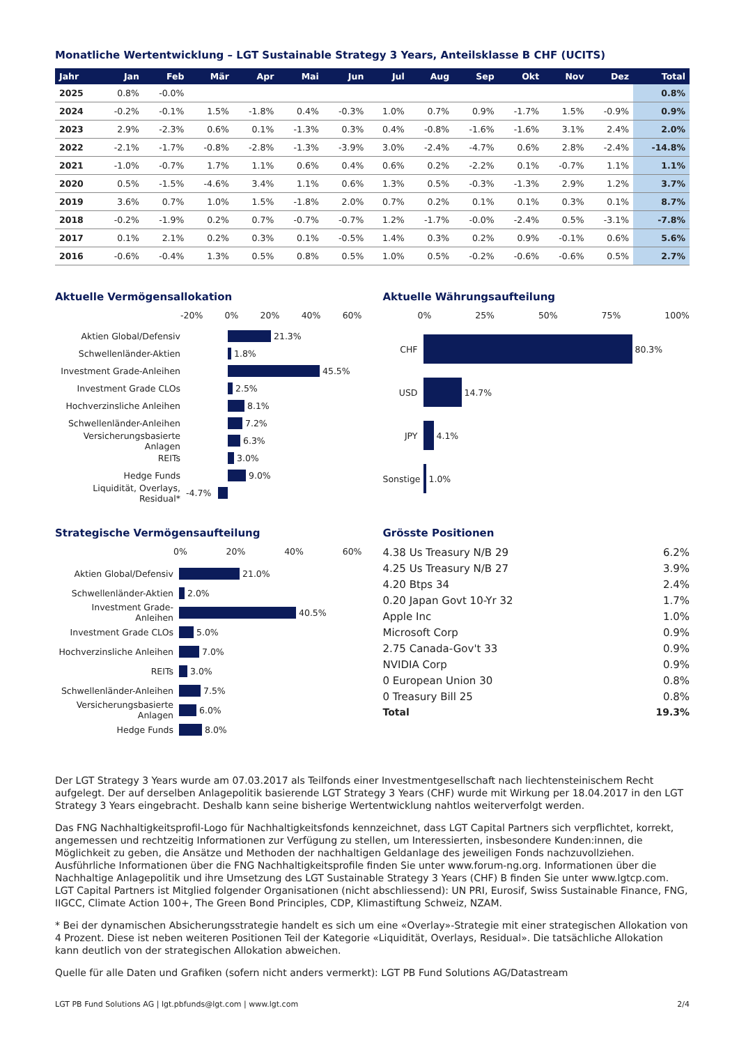Monatliche Wertentwicklung – LGT Sustainable Strategy 3 Years, Anteilsklasse B CHF (UCITS)
| Jahr | Jan | Feb | Mär | Apr | Mai | Jun | Jul | Aug | Sep | Okt | Nov | Dez | Total |
| --- | --- | --- | --- | --- | --- | --- | --- | --- | --- | --- | --- | --- | --- |
| 2025 | 0.8% | -0.0% | | | | | | | | | | | 0.8% |
| 2024 | -0.2% | -0.1% | 1.5% | -1.8% | 0.4% | -0.3% | 1.0% | 0.7% | 0.9% | -1.7% | 1.5% | -0.9% | 0.9% |
| 2023 | 2.9% | -2.3% | 0.6% | 0.1% | -1.3% | 0.3% | 0.4% | -0.8% | -1.6% | -1.6% | 3.1% | 2.4% | 2.0% |
| 2022 | -2.1% | -1.7% | -0.8% | -2.8% | -1.3% | -3.9% | 3.0% | -2.4% | -4.7% | 0.6% | 2.8% | -2.4% | -14.8% |
| 2021 | -1.0% | -0.7% | 1.7% | 1.1% | 0.6% | 0.4% | 0.6% | 0.2% | -2.2% | 0.1% | -0.7% | 1.1% | 1.1% |
| 2020 | 0.5% | -1.5% | -4.6% | 3.4% | 1.1% | 0.6% | 1.3% | 0.5% | -0.3% | -1.3% | 2.9% | 1.2% | 3.7% |
| 2019 | 3.6% | 0.7% | 1.0% | 1.5% | -1.8% | 2.0% | 0.7% | 0.2% | 0.1% | 0.1% | 0.3% | 0.1% | 8.7% |
| 2018 | -0.2% | -1.9% | 0.2% | 0.7% | -0.7% | -0.7% | 1.2% | -1.7% | -0.0% | -2.4% | 0.5% | -3.1% | -7.8% |
| 2017 | 0.1% | 2.1% | 0.2% | 0.3% | 0.1% | -0.5% | 1.4% | 0.3% | 0.2% | 0.9% | -0.1% | 0.6% | 5.6% |
| 2016 | -0.6% | -0.4% | 1.3% | 0.5% | 0.8% | 0.5% | 1.0% | 0.5% | -0.2% | -0.6% | -0.6% | 0.5% | 2.7% |
Aktuelle Vermögensallokation
-20% 0% 20% 40% 60%
Aktien Global/Defensiv 21.3%
Schwellenländer-Aktien 1.8%
Investment Grade-Anleihen 45.5%
Investment Grade CLOs 2.5%
Hochverzinsliche Anleihen 8.1%
Schwellenländer-Anleihen 7.2%
Versicherungsbasierte Anlagen 6.3%
REITs 3.0%
Hedge Funds 9.0%
Liquidität, Overlays, Residual* -4.7%
Aktuelle Währungsaufteilung
0% 25% 50% 75% 100%
CHF 80.3%
USD 14.7%
JPY 4.1%
Sonstige 1.0%
Strategische Vermögensaufteilung
0% 20% 40% 60%
Aktien Global/Defensiv 21.0%
Schwellenländer-Aktien 2.0%
Investment Grade-Anleihen 40.5%
Investment Grade CLOs 5.0%
Hochverzinsliche Anleihen 7.0%
REITs 3.0%
Schwellenländer-Anleihen 7.5%
Versicherungsbasierte Anlagen 6.0%
Hedge Funds 8.0%
Grösste Positionen
4.38 Us Treasury N/B 29 6.2%
4.25 Us Treasury N/B 27 3.9%
4.20 Btps 34 2.4%
0.20 Japan Govt 10-Yr 32 1.7%
Apple Inc 1.0%
Microsoft Corp 0.9%
2.75 Canada-Gov't 33 0.9%
NVIDIA Corp 0.9%
0 European Union 30 0.8%
0 Treasury Bill 25 0.8%
Total 19.3%
Der LGT Strategy 3 Years wurde am 07.03.2017 als Teilfonds einer Investmentgesellschaft nach liechtensteinischem Recht aufgelegt. Der auf derselben Anlagepolitik basierende LGT Strategy 3 Years (CHF) wurde mit Wirkung per 18.04.2017 in den LGT Strategy 3 Years eingebracht. Deshalb kann seine bisherige Wertentwicklung nahtlos weiterverfolgt werden.
Das FNG Nachhaltigkeitsprofil-Logo für Nachhaltigkeitsfonds kennzeichnet, dass LGT Capital Partners sich verpflichtet, korrekt, angemessen und rechtzeitig Informationen zur Verfügung zu stellen, um Interessierten, insbesondere Kunden:innen, die Möglichkeit zu geben, die Ansätze und Methoden der nachhaltigen Geldanlage des jeweiligen Fonds nachzuvollziehen. Ausführliche Informationen über die FNG Nachhaltigkeitsprofile finden Sie unter www.forum-ng.org. Informationen über die Nachhaltige Anlagepolitik und ihre Umsetzung des LGT Sustainable Strategy 3 Years (CHF) B finden Sie unter www.lgtcp.com. LGT Capital Partners ist Mitglied folgender Organisationen (nicht abschliessend): UN PRI, Eurosif, Swiss Sustainable Finance, FNG, IIGCC, Climate Action 100+, The Green Bond Principles, CDP, Klimastiftung Schweiz, NZAM.
* Bei der dynamischen Absicherungsstrategie handelt es sich um eine «Overlay»-Strategie mit einer strategischen Allokation von 4 Prozent. Diese ist neben weiteren Positionen Teil der Kategorie «Liquidität, Overlays, Residual». Die tatsächliche Allokation kann deutlich von der strategischen Allokation abweichen.
Quelle für alle Daten und Grafiken (sofern nicht anders vermerkt): LGT PB Fund Solutions AG/Datastream
LGT PB Fund Solutions AG | lgt.pbfunds@lgt.com | www.lgt.com 2/4